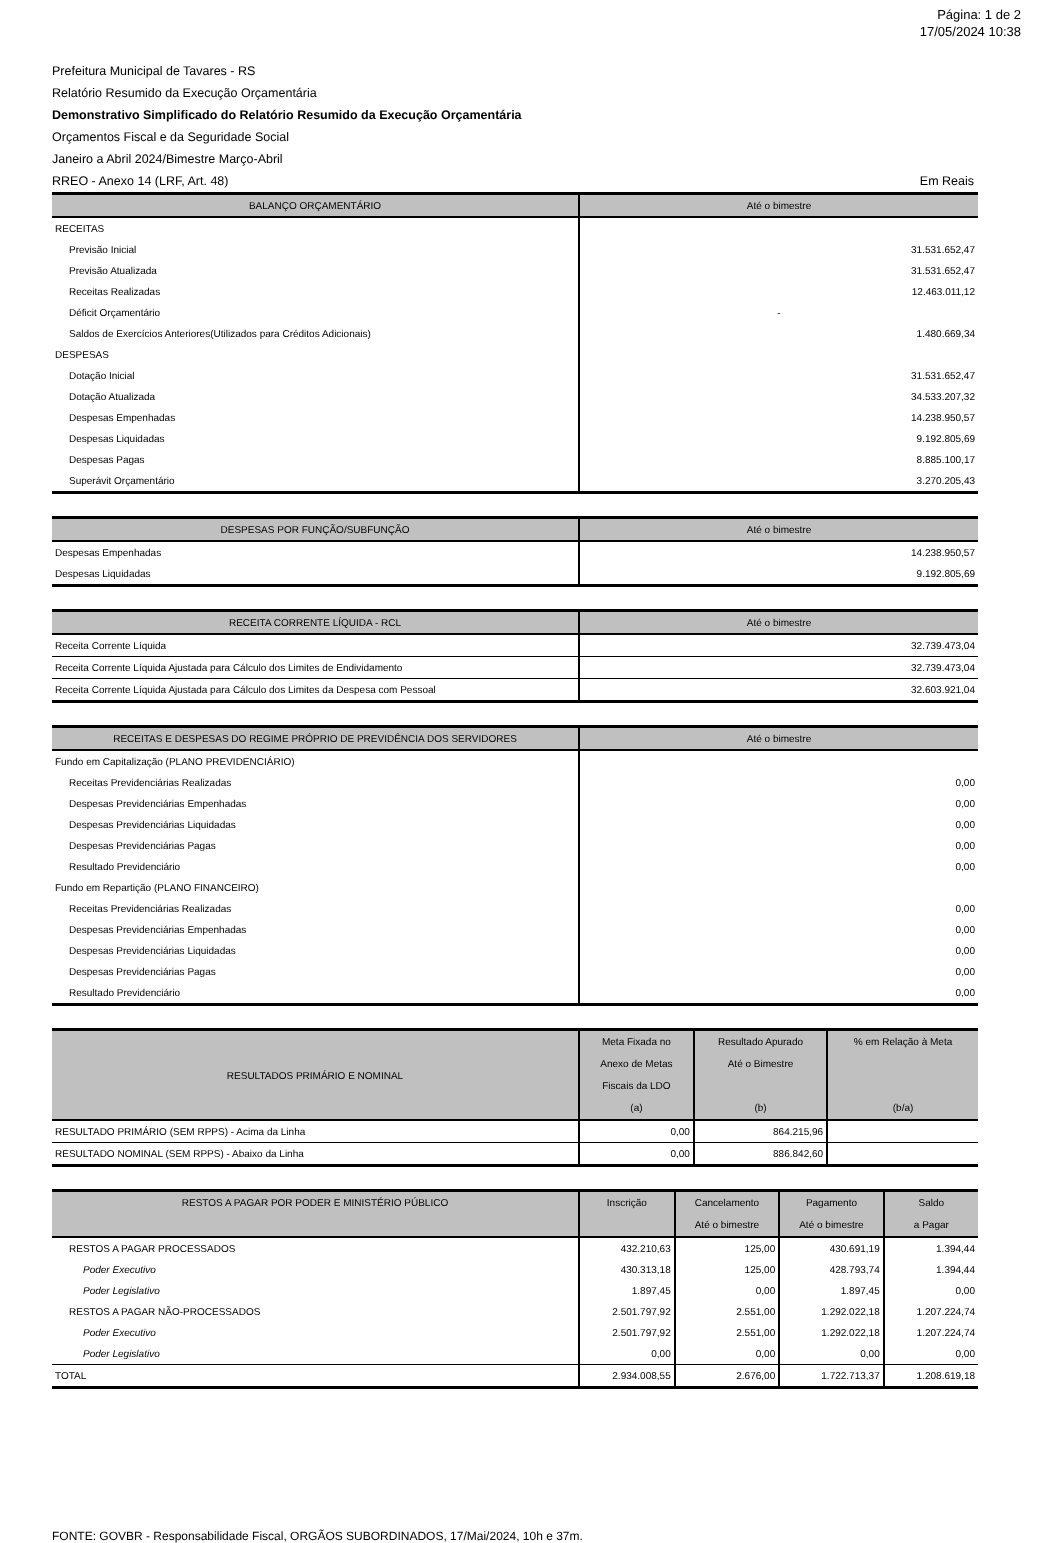Página: 1 de 2
17/05/2024 10:38
Prefeitura Municipal de Tavares - RS
Relatório Resumido da Execução Orçamentária
Demonstrativo Simplificado do Relatório Resumido da Execução Orçamentária
Orçamentos Fiscal e da Seguridade Social
Janeiro a Abril 2024/Bimestre Março-Abril
RREO - Anexo 14 (LRF, Art. 48) Em Reais
| BALANÇO ORÇAMENTÁRIO | Até o bimestre |
| --- | --- |
| RECEITAS | |
| Previsão Inicial | 31.531.652,47 |
| Previsão Atualizada | 31.531.652,47 |
| Receitas Realizadas | 12.463.011,12 |
| Déficit Orçamentário | - |
| Saldos de Exercícios Anteriores(Utilizados para Créditos Adicionais) | 1.480.669,34 |
| DESPESAS | |
| Dotação Inicial | 31.531.652,47 |
| Dotação Atualizada | 34.533.207,32 |
| Despesas Empenhadas | 14.238.950,57 |
| Despesas Liquidadas | 9.192.805,69 |
| Despesas Pagas | 8.885.100,17 |
| Superávit Orçamentário | 3.270.205,43 |
| DESPESAS POR FUNÇÃO/SUBFUNÇÃO | Até o bimestre |
| --- | --- |
| Despesas Empenhadas | 14.238.950,57 |
| Despesas Liquidadas | 9.192.805,69 |
| RECEITA CORRENTE LÍQUIDA - RCL | Até o bimestre |
| --- | --- |
| Receita Corrente Líquida | 32.739.473,04 |
| Receita Corrente Líquida Ajustada para Cálculo dos Limites de Endividamento | 32.739.473,04 |
| Receita Corrente Líquida Ajustada para Cálculo dos Limites da Despesa com Pessoal | 32.603.921,04 |
| RECEITAS E DESPESAS DO REGIME PRÓPRIO DE PREVIDÊNCIA DOS SERVIDORES | Até o bimestre |
| --- | --- |
| Fundo em Capitalização (PLANO PREVIDENCIÁRIO) | |
| Receitas Previdenciárias Realizadas | 0,00 |
| Despesas Previdenciárias Empenhadas | 0,00 |
| Despesas Previdenciárias Liquidadas | 0,00 |
| Despesas Previdenciárias Pagas | 0,00 |
| Resultado Previdenciário | 0,00 |
| Fundo em Repartição (PLANO FINANCEIRO) | |
| Receitas Previdenciárias Realizadas | 0,00 |
| Despesas Previdenciárias Empenhadas | 0,00 |
| Despesas Previdenciárias Liquidadas | 0,00 |
| Despesas Previdenciárias Pagas | 0,00 |
| Resultado Previdenciário | 0,00 |
| RESULTADOS PRIMÁRIO E NOMINAL | Meta Fixada no Anexo de Metas Fiscais da LDO (a) | Resultado Apurado Até o Bimestre (b) | % em Relação à Meta (b/a) |
| --- | --- | --- | --- |
| RESULTADO PRIMÁRIO (SEM RPPS) - Acima da Linha | 0,00 | 864.215,96 | |
| RESULTADO NOMINAL (SEM RPPS) - Abaixo da Linha | 0,00 | 886.842,60 | |
| RESTOS A PAGAR POR PODER E MINISTÉRIO PÚBLICO | Inscrição | Cancelamento Até o bimestre | Pagamento Até o bimestre | Saldo a Pagar |
| --- | --- | --- | --- | --- |
| RESTOS A PAGAR PROCESSADOS | 432.210,63 | 125,00 | 430.691,19 | 1.394,44 |
| Poder Executivo | 430.313,18 | 125,00 | 428.793,74 | 1.394,44 |
| Poder Legislativo | 1.897,45 | 0,00 | 1.897,45 | 0,00 |
| RESTOS A PAGAR NÃO-PROCESSADOS | 2.501.797,92 | 2.551,00 | 1.292.022,18 | 1.207.224,74 |
| Poder Executivo | 2.501.797,92 | 2.551,00 | 1.292.022,18 | 1.207.224,74 |
| Poder Legislativo | 0,00 | 0,00 | 0,00 | 0,00 |
| TOTAL | 2.934.008,55 | 2.676,00 | 1.722.713,37 | 1.208.619,18 |
FONTE: GOVBR - Responsabilidade Fiscal, ORGÃOS SUBORDINADOS, 17/Mai/2024, 10h e 37m.